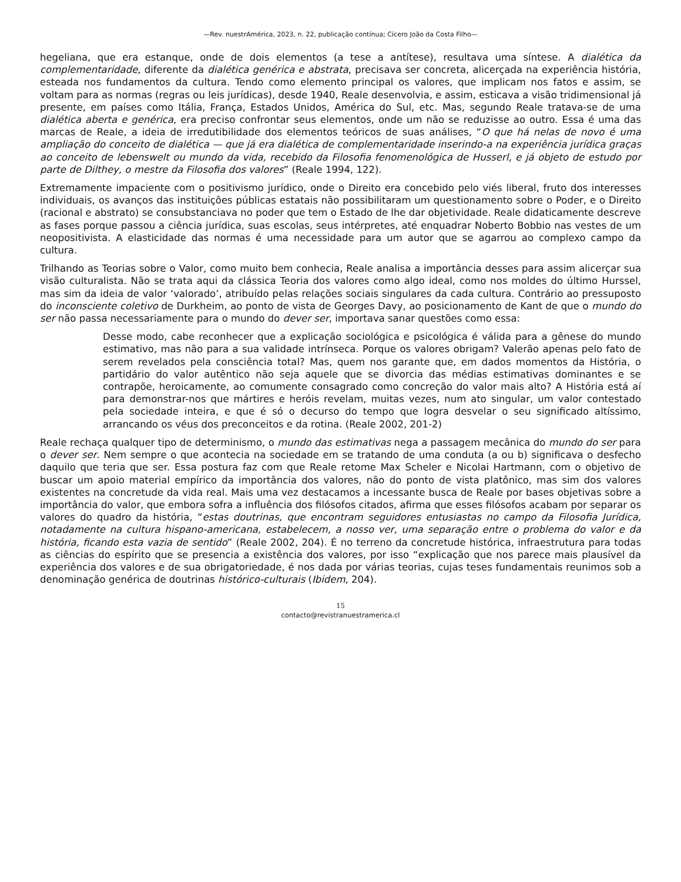—Rev. nuestrAmérica, 2023, n. 22, publicação contínua; Cícero João da Costa Filho—
hegeliana, que era estanque, onde de dois elementos (a tese a antítese), resultava uma síntese. A dialética da complementaridade, diferente da dialética genérica e abstrata, precisava ser concreta, alicerçada na experiência história, esteada nos fundamentos da cultura. Tendo como elemento principal os valores, que implicam nos fatos e assim, se voltam para as normas (regras ou leis jurídicas), desde 1940, Reale desenvolvia, e assim, esticava a visão tridimensional já presente, em países como Itália, França, Estados Unidos, América do Sul, etc. Mas, segundo Reale tratava-se de uma dialética aberta e genérica, era preciso confrontar seus elementos, onde um não se reduzisse ao outro. Essa é uma das marcas de Reale, a ideia de irredutibilidade dos elementos teóricos de suas análises, “O que há nelas de novo é uma ampliação do conceito de dialética — que já era dialética de complementaridade inserindo-a na experiência jurídica graças ao conceito de lebenswelt ou mundo da vida, recebido da Filosofia fenomenológica de Husserl, e já objeto de estudo por parte de Dilthey, o mestre da Filosofia dos valores” (Reale 1994, 122).
Extremamente impaciente com o positivismo jurídico, onde o Direito era concebido pelo viés liberal, fruto dos interesses individuais, os avanços das instituições públicas estatais não possibilitaram um questionamento sobre o Poder, e o Direito (racional e abstrato) se consubstanciava no poder que tem o Estado de lhe dar objetividade. Reale didaticamente descreve as fases porque passou a ciência jurídica, suas escolas, seus intérpretes, até enquadrar Noberto Bobbio nas vestes de um neopositivista. A elasticidade das normas é uma necessidade para um autor que se agarrou ao complexo campo da cultura.
Trilhando as Teorias sobre o Valor, como muito bem conhecia, Reale analisa a importância desses para assim alicerçar sua visão culturalista. Não se trata aqui da clássica Teoria dos valores como algo ideal, como nos moldes do último Hurssel, mas sim da ideia de valor ‘valorado’, atribuído pelas relações sociais singulares da cada cultura. Contrário ao pressuposto do inconsciente coletivo de Durkheim, ao ponto de vista de Georges Davy, ao posicionamento de Kant de que o mundo do ser não passa necessariamente para o mundo do dever ser, importava sanar questões como essa:
Desse modo, cabe reconhecer que a explicação sociológica e psicológica é válida para a gênese do mundo estimativo, mas não para a sua validade intrínseca. Porque os valores obrigam? Valerão apenas pelo fato de serem revelados pela consciência total? Mas, quem nos garante que, em dados momentos da História, o partidário do valor autêntico não seja aquele que se divorcia das médias estimativas dominantes e se contrapõe, heroicamente, ao comumente consagrado como concreção do valor mais alto? A História está aí para demonstrar-nos que mártires e heróis revelam, muitas vezes, num ato singular, um valor contestado pela sociedade inteira, e que é só o decurso do tempo que logra desvelar o seu significado altíssimo, arrancando os véus dos preconceitos e da rotina. (Reale 2002, 201-2)
Reale rechaça qualquer tipo de determinismo, o mundo das estimativas nega a passagem mecânica do mundo do ser para o dever ser. Nem sempre o que acontecia na sociedade em se tratando de uma conduta (a ou b) significava o desfecho daquilo que teria que ser. Essa postura faz com que Reale retome Max Scheler e Nicolai Hartmann, com o objetivo de buscar um apoio material empírico da importância dos valores, não do ponto de vista platônico, mas sim dos valores existentes na concretude da vida real. Mais uma vez destacamos a incessante busca de Reale por bases objetivas sobre a importância do valor, que embora sofra a influência dos filósofos citados, afirma que esses filósofos acabam por separar os valores do quadro da história, “estas doutrinas, que encontram seguidores entusiastas no campo da Filosofia Jurídica, notadamente na cultura hispano-americana, estabelecem, a nosso ver, uma separação entre o problema do valor e da história, ficando esta vazia de sentido” (Reale 2002, 204). É no terreno da concretude histórica, infraestrutura para todas as ciências do espírito que se presencia a existência dos valores, por isso “explicação que nos parece mais plausível da experiência dos valores e de sua obrigatoriedade, é nos dada por várias teorias, cujas teses fundamentais reunimos sob a denominação genérica de doutrinas histórico-culturais (Ibidem, 204).
15
contacto@revistranuestramerica.cl